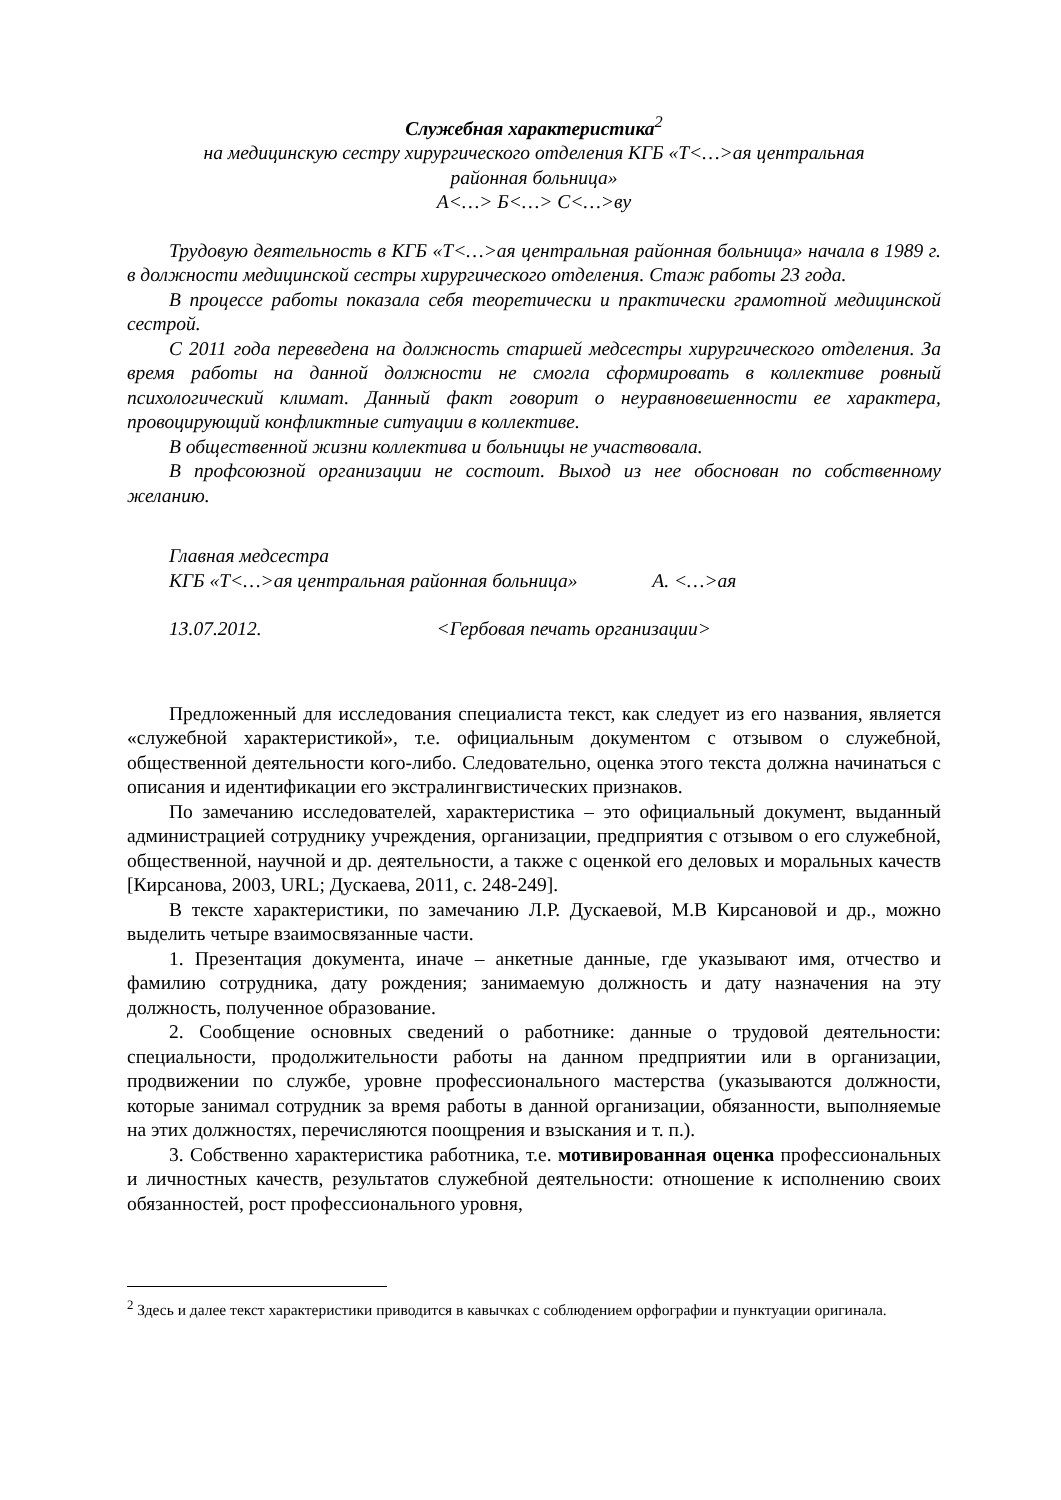Служебная характеристика<sup>2</sup>
на медицинскую сестру хирургического отделения КГБ «Т<…>ая центральная
районная больница»
А<…> Б<…> С<…>ву
Трудовую деятельность в КГБ «Т<…>ая центральная районная больница» начала в 1989 г. в должности медицинской сестры хирургического отделения. Стаж работы 23 года.
В процессе работы показала себя теоретически и практически грамотной медицинской сестрой.
С 2011 года переведена на должность старшей медсестры хирургического отделения. За время работы на данной должности не смогла сформировать в коллективе ровный психологический климат. Данный факт говорит о неуравновешенности ее характера, провоцирующий конфликтные ситуации в коллективе.
В общественной жизни коллектива и больницы не участвовала.
В профсоюзной организации не состоит. Выход из нее обоснован по собственному желанию.
Главная медсестра
КГБ «Т<…>ая центральная районная больница» А. <…>ая
13.07.2012. <Гербовая печать организации>
Предложенный для исследования специалиста текст, как следует из его названия, является «служебной характеристикой», т.е. официальным документом с отзывом о служебной, общественной деятельности кого-либо. Следовательно, оценка этого текста должна начинаться с описания и идентификации его экстралингвистических признаков.
По замечанию исследователей, характеристика – это официальный документ, выданный администрацией сотруднику учреждения, организации, предприятия с отзывом о его служебной, общественной, научной и др. деятельности, а также с оценкой его деловых и моральных качеств [Кирсанова, 2003, URL; Дускаева, 2011, с. 248-249].
В тексте характеристики, по замечанию Л.Р. Дускаевой, М.В Кирсановой и др., можно выделить четыре взаимосвязанные части.
1. Презентация документа, иначе – анкетные данные, где указывают имя, отчество и фамилию сотрудника, дату рождения; занимаемую должность и дату назначения на эту должность, полученное образование.
2. Сообщение основных сведений о работнике: данные о трудовой деятельности: специальности, продолжительности работы на данном предприятии или в организации, продвижении по службе, уровне профессионального мастерства (указываются должности, которые занимал сотрудник за время работы в данной организации, обязанности, выполняемые на этих должностях, перечисляются поощрения и взыскания и т. п.).
3. Собственно характеристика работника, т.е. мотивированная оценка профессиональных и личностных качеств, результатов служебной деятельности: отношение к исполнению своих обязанностей, рост профессионального уровня,
<sup>2</sup> Здесь и далее текст характеристики приводится в кавычках с соблюдением орфографии и пунктуации оригинала.